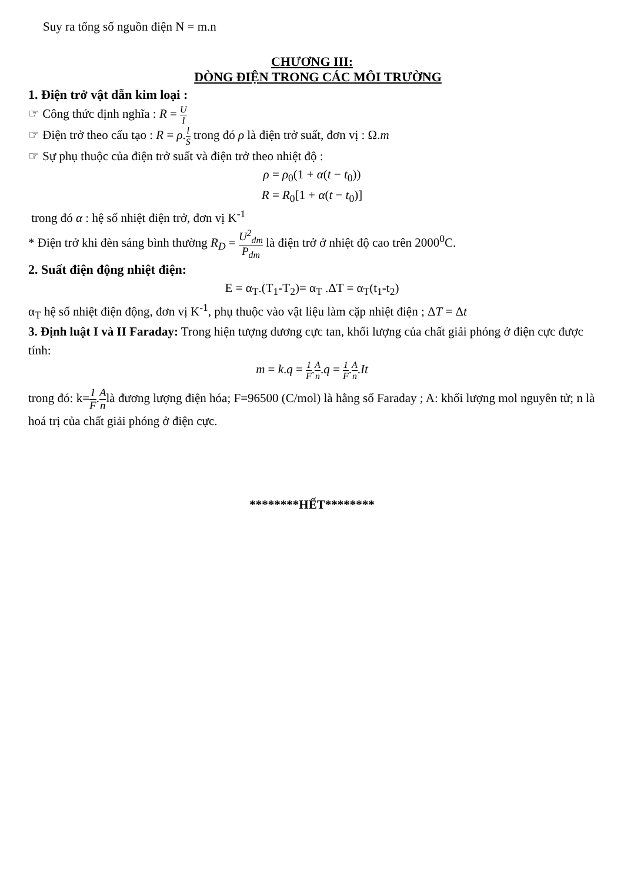Suy ra tổng số nguồn điện N = m.n
CHƯƠNG III:
DÒNG ĐIỆN TRONG CÁC MÔI TRƯỜNG
1. Điện trở vật dẫn kim loại :
☞ Công thức định nghĩa : R = U I
☞ Điện trở theo cấu tạo : R = ρ.l S trong đó ρ là điện trở suất, đơn vị : Ω.m
☞ Sự phụ thuộc của điện trở suất và điện trở theo nhiệt độ :
ρ = ρ<sub>0</sub>(1 + α(t − t<sub>0</sub>))
R = R<sub>0</sub>[1 + α(t − t<sub>0</sub>)]
trong đó α : hệ số nhiệt điện trở, đơn vị K<sup>-1</sup>
* Điện trở khi đèn sáng bình thường R<sub>D</sub> = U<sup>2</sup><sub>dm</sub> P<sub>dm</sub> là điện trở ở nhiệt độ cao trên 2000<sup>0</sup>C.
2. Suất điện động nhiệt điện:
E = α<sub>T</sub>.(T<sub>1</sub>-T<sub>2</sub>)= α<sub>T</sub> .ΔT = α<sub>T</sub>(t<sub>1</sub>-t<sub>2</sub>)
α<sub>T</sub> hệ số nhiệt điện động, đơn vị K<sup>-1</sup>, phụ thuộc vào vật liệu làm cặp nhiệt điện ; ΔT = Δt
3. Định luật I và II Faraday: Trong hiện tượng dương cực tan, khối lượng của chất giải phóng ở điện cực được tính:
m = k.q = 1 F.A n.q = 1 F.A n.It
trong đó: k=1 F.A nlà đương lượng điện hóa; F=96500 (C/mol) là hằng số Faraday ; A: khối lượng mol nguyên tử; n là hoá trị của chất giải phóng ở điện cực.
********HẾT********